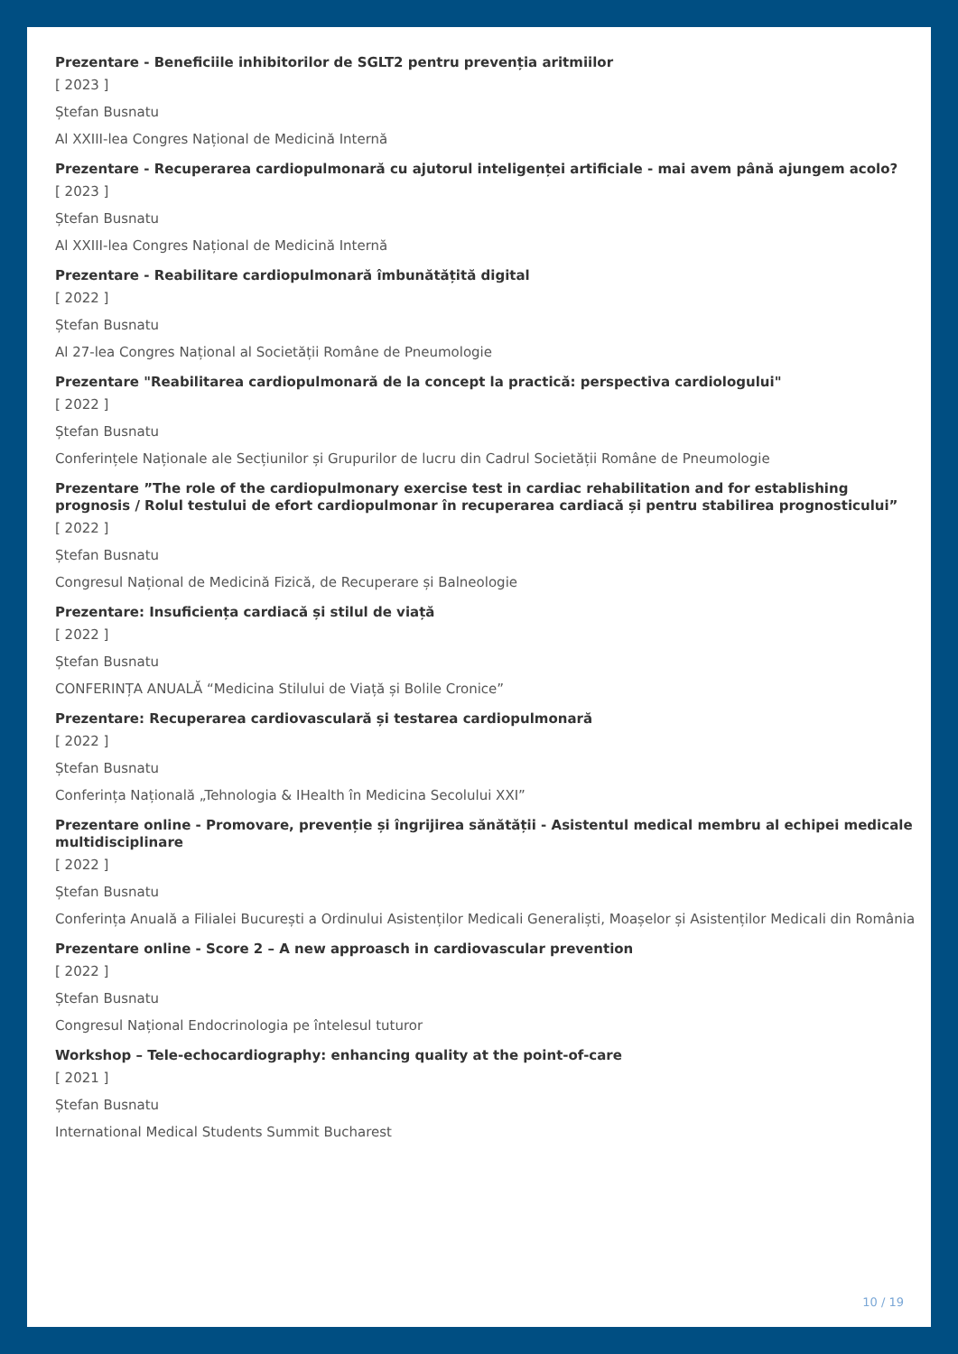Prezentare - Beneficiile inhibitorilor de SGLT2 pentru prevenția aritmiilor
[ 2023 ]
Ștefan Busnatu
Al XXIII-lea Congres Național de Medicină Internă
Prezentare - Recuperarea cardiopulmonară cu ajutorul inteligenței artificiale - mai avem până ajungem acolo?
[ 2023 ]
Ștefan Busnatu
Al XXIII-lea Congres Național de Medicină Internă
Prezentare - Reabilitare cardiopulmonară îmbunătățită digital
[ 2022 ]
Ștefan Busnatu
Al 27-lea Congres Național al Societății Române de Pneumologie
Prezentare "Reabilitarea cardiopulmonară de la concept la practică: perspectiva cardiologului"
[ 2022 ]
Ștefan Busnatu
Conferințele Naționale ale Secțiunilor și Grupurilor de lucru din Cadrul Societății Române de Pneumologie
Prezentare ”The role of the cardiopulmonary exercise test in cardiac rehabilitation and for establishing prognosis / Rolul testului de efort cardiopulmonar în recuperarea cardiacă și pentru stabilirea prognosticului”
[ 2022 ]
Ștefan Busnatu
Congresul Național de Medicină Fizică, de Recuperare și Balneologie
Prezentare: Insuficiența cardiacă și stilul de viață
[ 2022 ]
Ștefan Busnatu
CONFERINȚA ANUALĂ “Medicina Stilului de Viață și Bolile Cronice”
Prezentare: Recuperarea cardiovasculară și testarea cardiopulmonară
[ 2022 ]
Ștefan Busnatu
Conferința Națională „Tehnologia & IHealth în Medicina Secolului XXI”
Prezentare online - Promovare, prevenție și îngrijirea sănătății - Asistentul medical membru al echipei medicale multidisciplinare
[ 2022 ]
Ștefan Busnatu
Conferința Anuală a Filialei București a Ordinului Asistenților Medicali Generaliști, Moașelor și Asistenților Medicali din România
Prezentare online - Score 2 – A new approasch in cardiovascular prevention
[ 2022 ]
Ștefan Busnatu
Congresul Național Endocrinologia pe întelesul tuturor
Workshop – Tele-echocardiography: enhancing quality at the point-of-care
[ 2021 ]
Ștefan Busnatu
International Medical Students Summit Bucharest
10 / 19